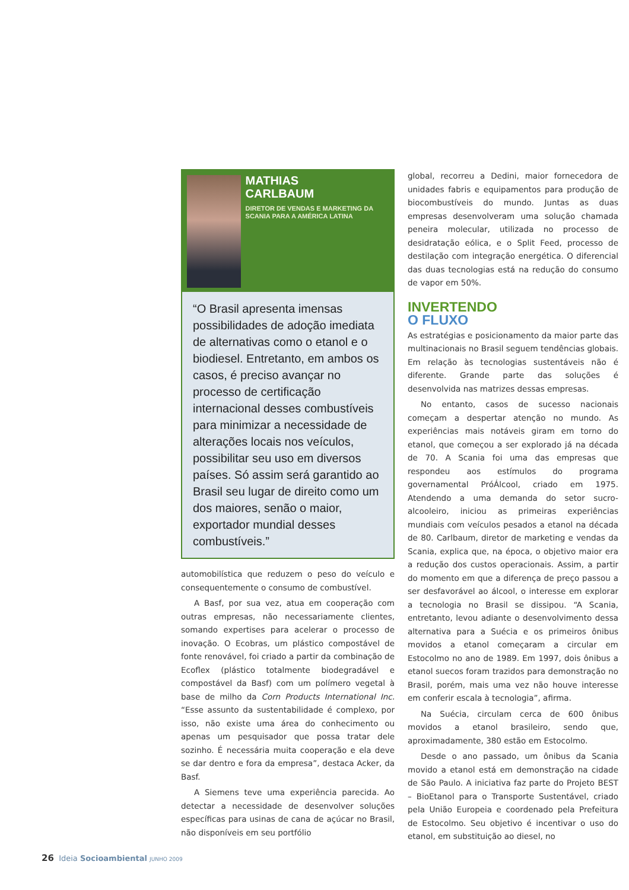MATHIAS
CARLBAUM
DIRETOR DE VENDAS E MARKETING DA SCANIA PARA A AMÉRICA LATINA
“O Brasil apresenta imensas possibilidades de adoção imediata de alternativas como o etanol e o biodiesel. Entretanto, em ambos os casos, é preciso avançar no processo de certificação internacional desses combustíveis para minimizar a necessidade de alterações locais nos veículos, possibilitar seu uso em diversos países. Só assim será garantido ao Brasil seu lugar de direito como um dos maiores, senão o maior, exportador mundial desses combustíveis.”
automobilística que reduzem o peso do veículo e consequentemente o consumo de combustível.
A Basf, por sua vez, atua em cooperação com outras empresas, não necessariamente clientes, somando expertises para acelerar o processo de inovação. O Ecobras, um plástico compostável de fonte renovável, foi criado a partir da combinação de Ecoflex (plástico totalmente biodegradável e compostável da Basf) com um polímero vegetal à base de milho da Corn Products International Inc. “Esse assunto da sustentabilidade é complexo, por isso, não existe uma área do conhecimento ou apenas um pesquisador que possa tratar dele sozinho. É necessária muita cooperação e ela deve se dar dentro e fora da empresa”, destaca Acker, da Basf.
A Siemens teve uma experiência parecida. Ao detectar a necessidade de desenvolver soluções específicas para usinas de cana de açúcar no Brasil, não disponíveis em seu portfólio
global, recorreu a Dedini, maior fornecedora de unidades fabris e equipamentos para produção de biocombustíveis do mundo. Juntas as duas empresas desenvolveram uma solução chamada peneira molecular, utilizada no processo de desidratação eólica, e o Split Feed, processo de destilação com integração energética. O diferencial das duas tecnologias está na redução do consumo de vapor em 50%.
INVERTENDO
O FLUXO
As estratégias e posicionamento da maior parte das multinacionais no Brasil seguem tendências globais. Em relação às tecnologias sustentáveis não é diferente. Grande parte das soluções é desenvolvida nas matrizes dessas empresas.
No entanto, casos de sucesso nacionais começam a despertar atenção no mundo. As experiências mais notáveis giram em torno do etanol, que começou a ser explorado já na década de 70. A Scania foi uma das empresas que respondeu aos estímulos do programa governamental PróÁlcool, criado em 1975. Atendendo a uma demanda do setor sucro-alcooleiro, iniciou as primeiras experiências mundiais com veículos pesados a etanol na década de 80. Carlbaum, diretor de marketing e vendas da Scania, explica que, na época, o objetivo maior era a redução dos custos operacionais. Assim, a partir do momento em que a diferença de preço passou a ser desfavorável ao álcool, o interesse em explorar a tecnologia no Brasil se dissipou. “A Scania, entretanto, levou adiante o desenvolvimento dessa alternativa para a Suécia e os primeiros ônibus movidos a etanol começaram a circular em Estocolmo no ano de 1989. Em 1997, dois ônibus a etanol suecos foram trazidos para demonstração no Brasil, porém, mais uma vez não houve interesse em conferir escala à tecnologia”, afirma.
Na Suécia, circulam cerca de 600 ônibus movidos a etanol brasileiro, sendo que, aproximadamente, 380 estão em Estocolmo.
Desde o ano passado, um ônibus da Scania movido a etanol está em demonstração na cidade de São Paulo. A iniciativa faz parte do Projeto BEST – BioEtanol para o Transporte Sustentável, criado pela União Europeia e coordenado pela Prefeitura de Estocolmo. Seu objetivo é incentivar o uso do etanol, em substituição ao diesel, no
26 Ideia Socioambiental JUNHO 2009